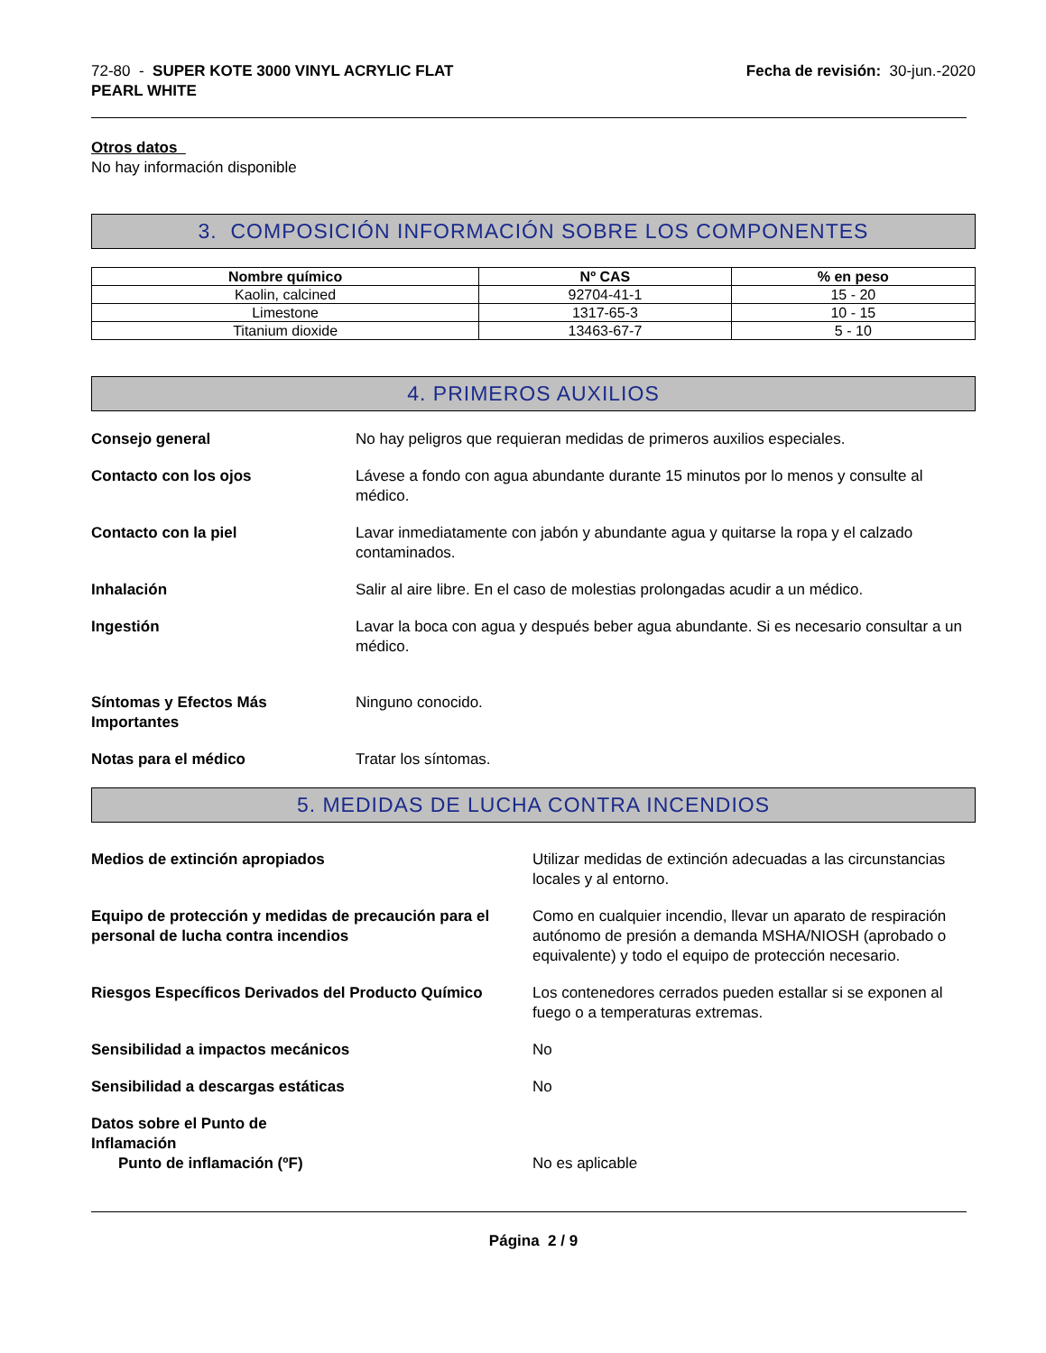72-80 - SUPER KOTE 3000 VINYL ACRYLIC FLAT
PEARL WHITE
Fecha de revisión: 30-jun.-2020
Otros datos
No hay información disponible
3. COMPOSICIÓN INFORMACIÓN SOBRE LOS COMPONENTES
| Nombre químico | Nº CAS | % en peso |
| --- | --- | --- |
| Kaolin, calcined | 92704-41-1 | 15 - 20 |
| Limestone | 1317-65-3 | 10 - 15 |
| Titanium dioxide | 13463-67-7 | 5 - 10 |
4. PRIMEROS AUXILIOS
Consejo general No hay peligros que requieran medidas de primeros auxilios especiales.
Contacto con los ojos Lávese a fondo con agua abundante durante 15 minutos por lo menos y consulte al médico.
Contacto con la piel Lavar inmediatamente con jabón y abundante agua y quitarse la ropa y el calzado contaminados.
Inhalación Salir al aire libre. En el caso de molestias prolongadas acudir a un médico.
Ingestión Lavar la boca con agua y después beber agua abundante. Si es necesario consultar a un médico.
Síntomas y Efectos Más Importantes
Ninguno conocido.
Notas para el médico Tratar los síntomas.
5. MEDIDAS DE LUCHA CONTRA INCENDIOS
Medios de extinción apropiados Utilizar medidas de extinción adecuadas a las circunstancias locales y al entorno.
Equipo de protección y medidas de precaución para el personal de lucha contra incendios
Como en cualquier incendio, llevar un aparato de respiración autónomo de presión a demanda MSHA/NIOSH (aprobado o equivalente) y todo el equipo de protección necesario.
Riesgos Específicos Derivados del Producto Químico
Los contenedores cerrados pueden estallar si se exponen al fuego o a temperaturas extremas.
Sensibilidad a impactos mecánicos No
Sensibilidad a descargas estáticas No
Datos sobre el Punto de
Inflamación
Punto de inflamación (ºF) No es aplicable
Página 2 / 9